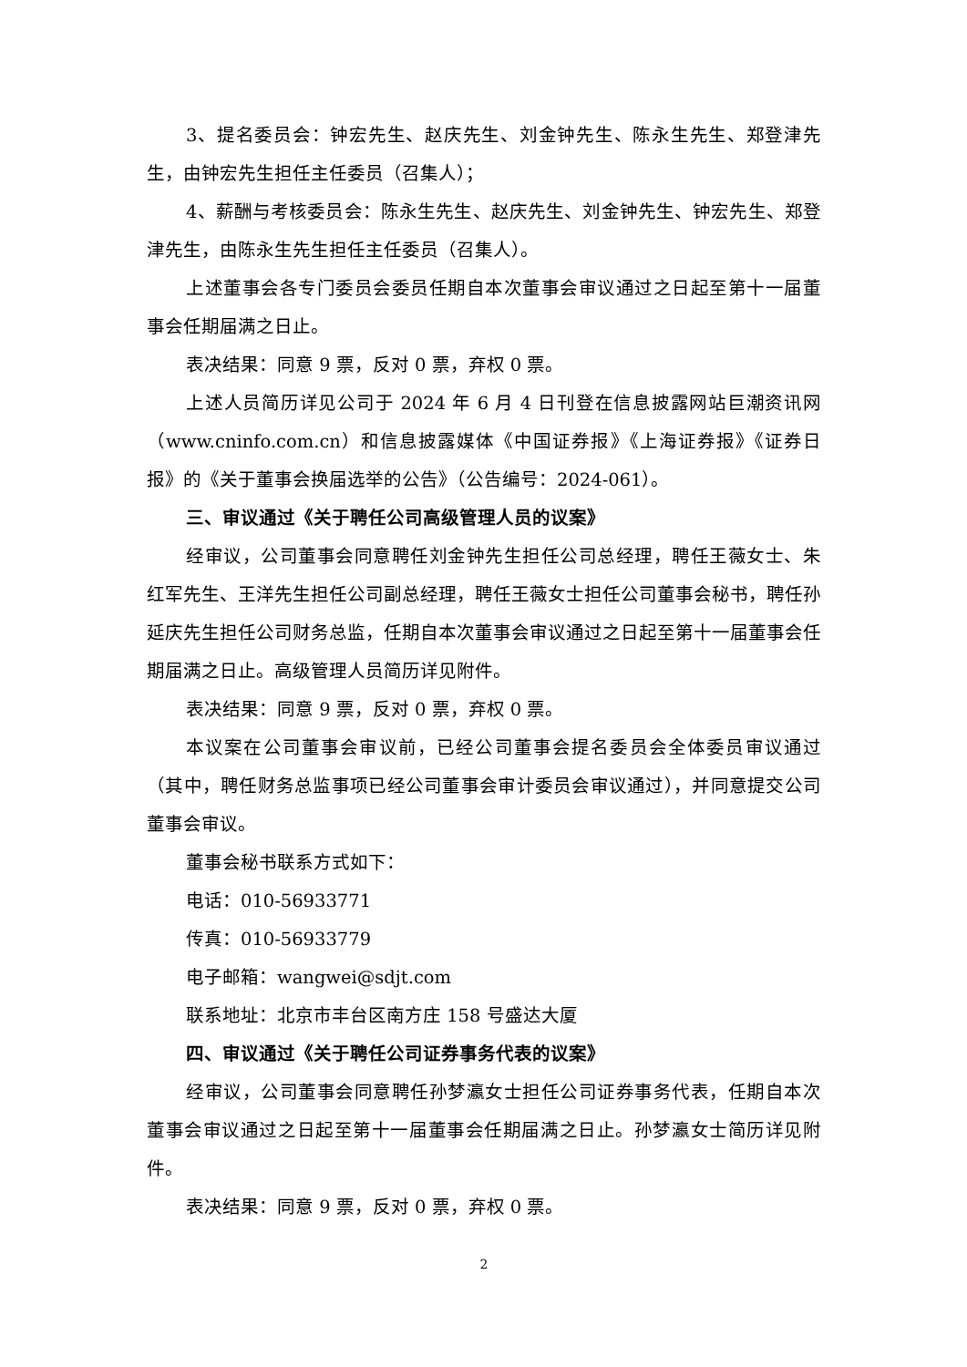3、提名委员会：钟宏先生、赵庆先生、刘金钟先生、陈永生先生、郑登津先生，由钟宏先生担任主任委员（召集人）；
4、薪酬与考核委员会：陈永生先生、赵庆先生、刘金钟先生、钟宏先生、郑登津先生，由陈永生先生担任主任委员（召集人）。
上述董事会各专门委员会委员任期自本次董事会审议通过之日起至第十一届董事会任期届满之日止。
表决结果：同意 9 票，反对 0 票，弃权 0 票。
上述人员简历详见公司于 2024 年 6 月 4 日刊登在信息披露网站巨潮资讯网（www.cninfo.com.cn）和信息披露媒体《中国证券报》《上海证券报》《证券日报》的《关于董事会换届选举的公告》（公告编号：2024-061）。
三、审议通过《关于聘任公司高级管理人员的议案》
经审议，公司董事会同意聘任刘金钟先生担任公司总经理，聘任王薇女士、朱红军先生、王洋先生担任公司副总经理，聘任王薇女士担任公司董事会秘书，聘任孙延庆先生担任公司财务总监，任期自本次董事会审议通过之日起至第十一届董事会任期届满之日止。高级管理人员简历详见附件。
表决结果：同意 9 票，反对 0 票，弃权 0 票。
本议案在公司董事会审议前，已经公司董事会提名委员会全体委员审议通过（其中，聘任财务总监事项已经公司董事会审计委员会审议通过），并同意提交公司董事会审议。
董事会秘书联系方式如下：
电话：010-56933771
传真：010-56933779
电子邮箱：wangwei@sdjt.com
联系地址：北京市丰台区南方庄 158 号盛达大厦
四、审议通过《关于聘任公司证券事务代表的议案》
经审议，公司董事会同意聘任孙梦瀛女士担任公司证券事务代表，任期自本次董事会审议通过之日起至第十一届董事会任期届满之日止。孙梦瀛女士简历详见附件。
表决结果：同意 9 票，反对 0 票，弃权 0 票。
2